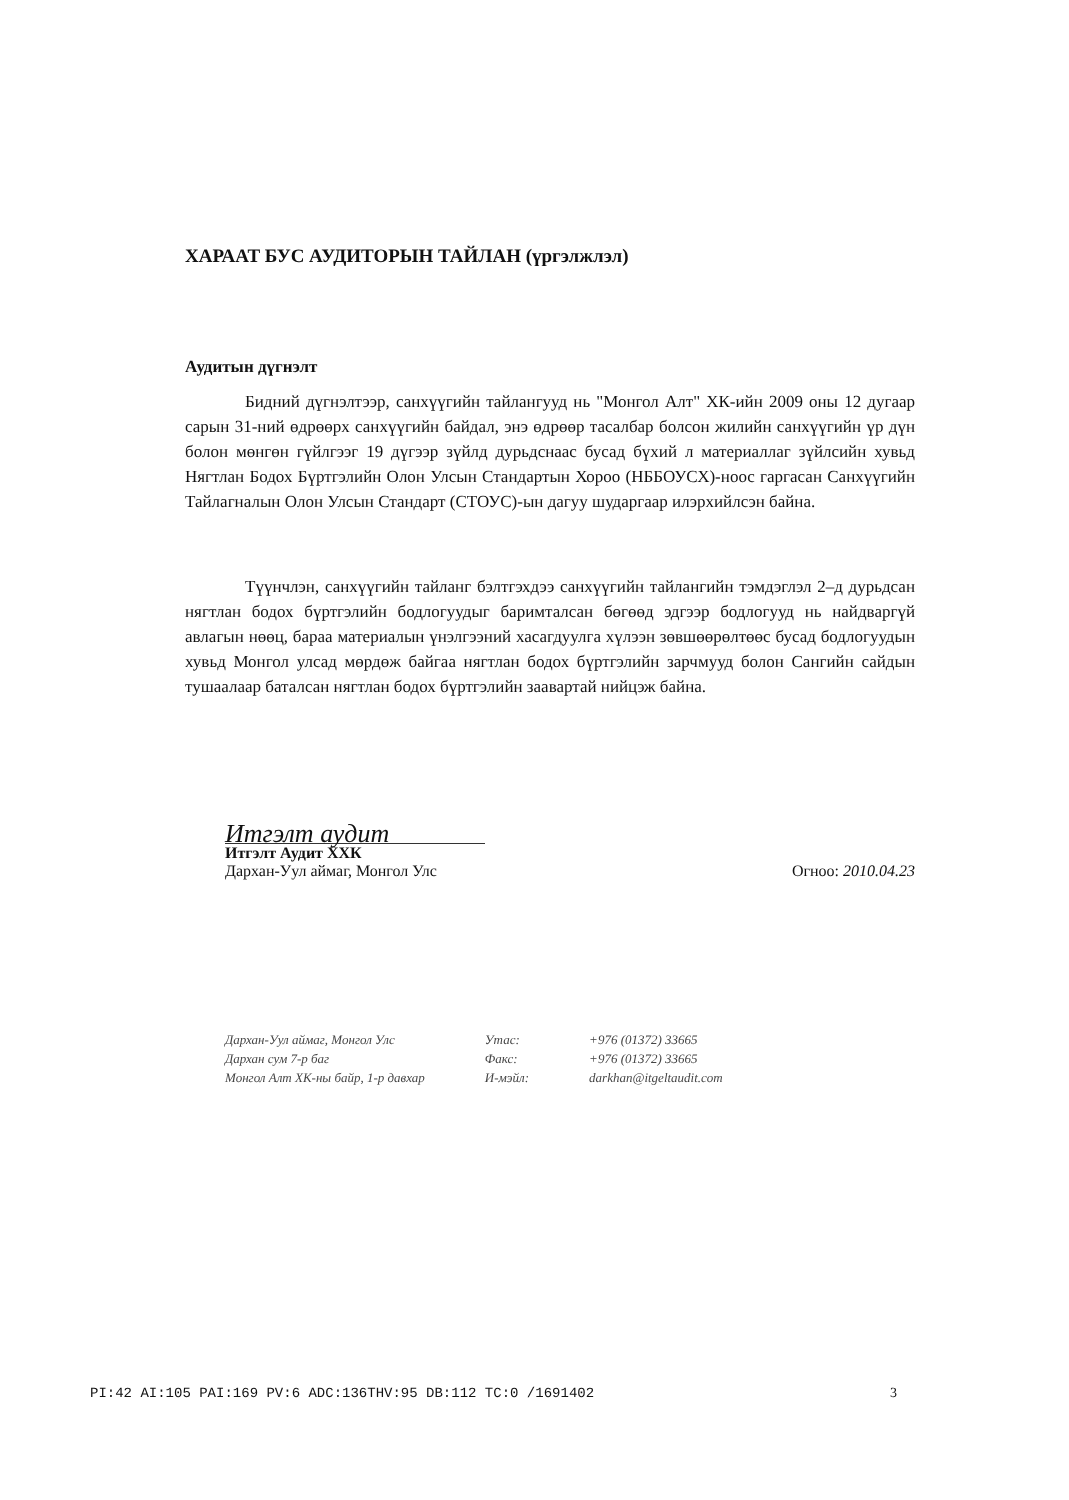ХАРААТ БУС АУДИТОРЫН ТАЙЛАН (үргэлжлэл)
Аудитын дүгнэлт
Бидний дүгнэлтээр, санхүүгийн тайлангууд нь "Монгол Алт" ХК-ийн 2009 оны 12 дугаар сарын 31-ний өдрөөрх санхүүгийн байдал, энэ өдрөөр тасалбар болсон жилийн санхүүгийн үр дүн болон мөнгөн гүйлгээг 19 дүгээр зүйлд дурьдснаас бусад бүхий л материаллаг зүйлсийн хувьд Нягтлан Бодох Бүртгэлийн Олон Улсын Стандартын Хороо (НББОУСХ)-ноос гаргасан Санхүүгийн Тайлагналын Олон Улсын Стандарт (СТОУС)-ын дагуу шударгаар илэрхийлсэн байна.
Түүнчлэн, санхүүгийн тайланг бэлтгэхдээ санхүүгийн тайлангийн тэмдэглэл 2–д дурьдсан нягтлан бодох бүртгэлийн бодлогуудыг баримталсан бөгөөд эдгээр бодлогууд нь найдваргүй авлагын нөөц, бараа материалын үнэлгээний хасагдуулга хүлээн зөвшөөрөлтөөс бусад бодлогуудын хувьд Монгол улсад мөрдөж байгаа нягтлан бодох бүртгэлийн зарчмууд болон Сангийн сайдын тушаалаар баталсан нягтлан бодох бүртгэлийн заавартай нийцэж байна.
Итгэлт аудит
Итгэлт Аудит ХХК
Дархан-Уул аймаг, Монгол Улс
Огноо: 2010.04.23
Дархан-Уул аймаг, Монгол Улс
Дархан сум 7-р баг
Монгол Алт ХК-ны байр, 1-р давхар
Утас:
Факс:
И-мэйл:
+976 (01372) 33665
+976 (01372) 33665
darkhan@itgeltaudit.com
PI:42 AI:105 PAI:169 PV:6 ADC:136THV:95 DB:112 TC:0 /1691402
3